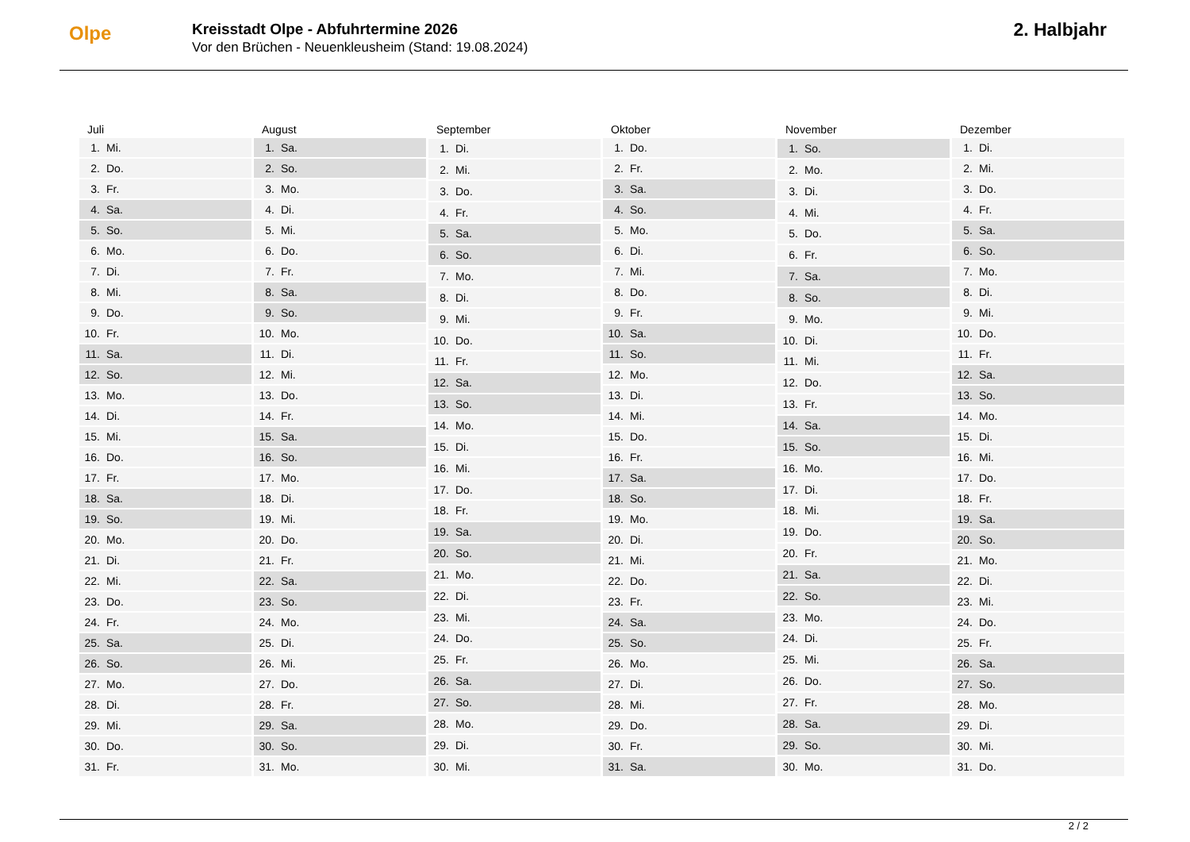Olpe
Kreisstadt Olpe - Abfuhrtermine 2026
Vor den Brüchen - Neuenkleusheim (Stand: 19.08.2024)
2. Halbjahr
| Juli | |
| --- | --- |
| 1. | Mi. |
| 2. | Do. |
| 3. | Fr. |
| 4. | Sa. |
| 5. | So. |
| 6. | Mo. |
| 7. | Di. |
| 8. | Mi. |
| 9. | Do. |
| 10. | Fr. |
| 11. | Sa. |
| 12. | So. |
| 13. | Mo. |
| 14. | Di. |
| 15. | Mi. |
| 16. | Do. |
| 17. | Fr. |
| 18. | Sa. |
| 19. | So. |
| 20. | Mo. |
| 21. | Di. |
| 22. | Mi. |
| 23. | Do. |
| 24. | Fr. |
| 25. | Sa. |
| 26. | So. |
| 27. | Mo. |
| 28. | Di. |
| 29. | Mi. |
| 30. | Do. |
| 31. | Fr. |
| August | |
| --- | --- |
| 1. | Sa. |
| 2. | So. |
| 3. | Mo. |
| 4. | Di. |
| 5. | Mi. |
| 6. | Do. |
| 7. | Fr. |
| 8. | Sa. |
| 9. | So. |
| 10. | Mo. |
| 11. | Di. |
| 12. | Mi. |
| 13. | Do. |
| 14. | Fr. |
| 15. | Sa. |
| 16. | So. |
| 17. | Mo. |
| 18. | Di. |
| 19. | Mi. |
| 20. | Do. |
| 21. | Fr. |
| 22. | Sa. |
| 23. | So. |
| 24. | Mo. |
| 25. | Di. |
| 26. | Mi. |
| 27. | Do. |
| 28. | Fr. |
| 29. | Sa. |
| 30. | So. |
| 31. | Mo. |
| September | |
| --- | --- |
| 1. | Di. |
| 2. | Mi. |
| 3. | Do. |
| 4. | Fr. |
| 5. | Sa. |
| 6. | So. |
| 7. | Mo. |
| 8. | Di. |
| 9. | Mi. |
| 10. | Do. |
| 11. | Fr. |
| 12. | Sa. |
| 13. | So. |
| 14. | Mo. |
| 15. | Di. |
| 16. | Mi. |
| 17. | Do. |
| 18. | Fr. |
| 19. | Sa. |
| 20. | So. |
| 21. | Mo. |
| 22. | Di. |
| 23. | Mi. |
| 24. | Do. |
| 25. | Fr. |
| 26. | Sa. |
| 27. | So. |
| 28. | Mo. |
| 29. | Di. |
| 30. | Mi. |
| Oktober | |
| --- | --- |
| 1. | Do. |
| 2. | Fr. |
| 3. | Sa. |
| 4. | So. |
| 5. | Mo. |
| 6. | Di. |
| 7. | Mi. |
| 8. | Do. |
| 9. | Fr. |
| 10. | Sa. |
| 11. | So. |
| 12. | Mo. |
| 13. | Di. |
| 14. | Mi. |
| 15. | Do. |
| 16. | Fr. |
| 17. | Sa. |
| 18. | So. |
| 19. | Mo. |
| 20. | Di. |
| 21. | Mi. |
| 22. | Do. |
| 23. | Fr. |
| 24. | Sa. |
| 25. | So. |
| 26. | Mo. |
| 27. | Di. |
| 28. | Mi. |
| 29. | Do. |
| 30. | Fr. |
| 31. | Sa. |
| November | |
| --- | --- |
| 1. | So. |
| 2. | Mo. |
| 3. | Di. |
| 4. | Mi. |
| 5. | Do. |
| 6. | Fr. |
| 7. | Sa. |
| 8. | So. |
| 9. | Mo. |
| 10. | Di. |
| 11. | Mi. |
| 12. | Do. |
| 13. | Fr. |
| 14. | Sa. |
| 15. | So. |
| 16. | Mo. |
| 17. | Di. |
| 18. | Mi. |
| 19. | Do. |
| 20. | Fr. |
| 21. | Sa. |
| 22. | So. |
| 23. | Mo. |
| 24. | Di. |
| 25. | Mi. |
| 26. | Do. |
| 27. | Fr. |
| 28. | Sa. |
| 29. | So. |
| 30. | Mo. |
| Dezember | |
| --- | --- |
| 1. | Di. |
| 2. | Mi. |
| 3. | Do. |
| 4. | Fr. |
| 5. | Sa. |
| 6. | So. |
| 7. | Mo. |
| 8. | Di. |
| 9. | Mi. |
| 10. | Do. |
| 11. | Fr. |
| 12. | Sa. |
| 13. | So. |
| 14. | Mo. |
| 15. | Di. |
| 16. | Mi. |
| 17. | Do. |
| 18. | Fr. |
| 19. | Sa. |
| 20. | So. |
| 21. | Mo. |
| 22. | Di. |
| 23. | Mi. |
| 24. | Do. |
| 25. | Fr. |
| 26. | Sa. |
| 27. | So. |
| 28. | Mo. |
| 29. | Di. |
| 30. | Mi. |
| 31. | Do. |
2 / 2